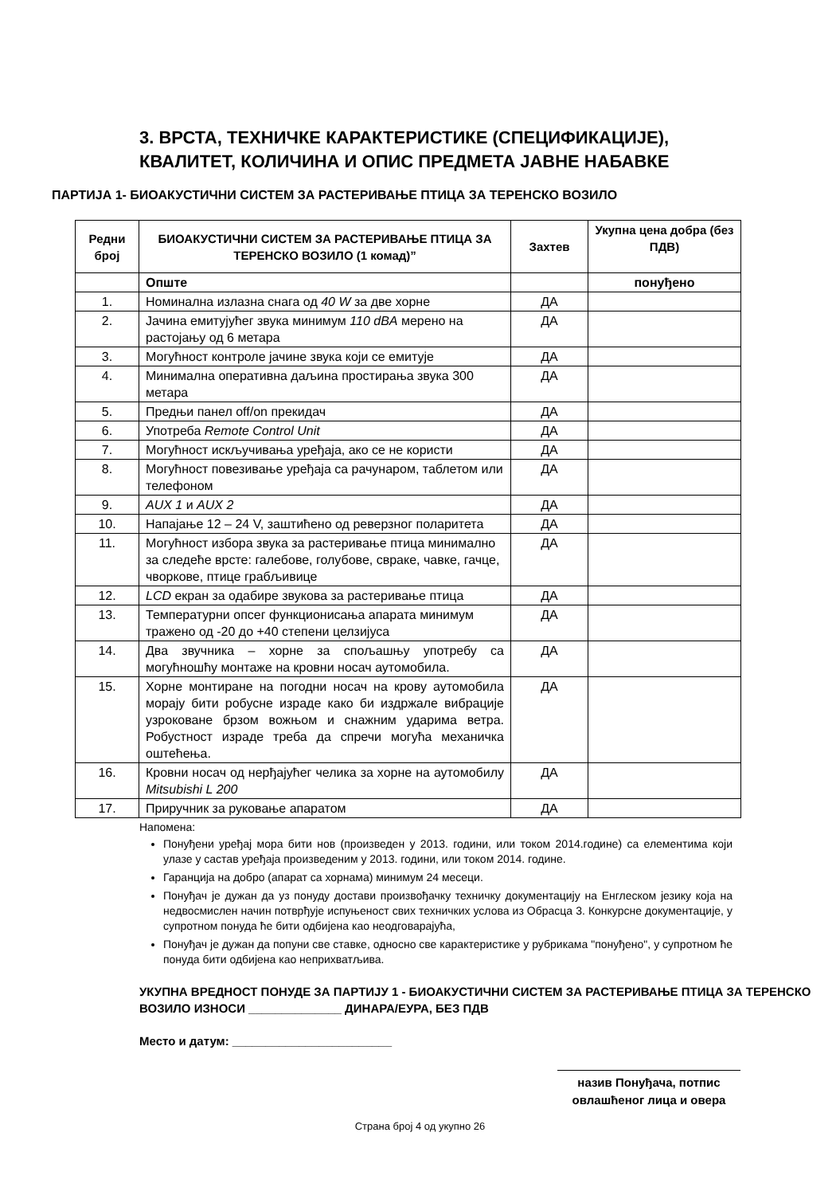3. ВРСТА, ТЕХНИЧКЕ КАРАКТЕРИСТИКЕ (СПЕЦИФИКАЦИЈЕ),
КВАЛИТЕТ, КОЛИЧИНА И ОПИС ПРЕДМЕТА ЈАВНЕ НАБАВКЕ
ПАРТИЈА 1- БИОАКУСТИЧНИ СИСТЕМ ЗА РАСТЕРИВАЊЕ ПТИЦА ЗА ТЕРЕНСКО ВОЗИЛО
| Редни број | БИОАКУСТИЧНИ СИСТЕМ ЗА РАСТЕРИВАЊЕ ПТИЦА ЗА ТЕРЕНСКО ВОЗИЛО (1 комад)” | Захтев | Укупна цена добра (без ПДВ) |
| --- | --- | --- | --- |
| | Опште | | понуђено |
| 1. | Номинална излазна снага од 40 W за две хорне | ДА | |
| 2. | Јачина емитујућег звука минимум 110 dBA мерено на растојању од 6 метара | ДА | |
| 3. | Могућност контроле јачине звука који се емитује | ДА | |
| 4. | Минимална оперативна даљина простирања звука 300 метара | ДА | |
| 5. | Предњи панел off/on прекидач | ДА | |
| 6. | Употреба Remote Control Unit | ДА | |
| 7. | Могућност искључивања уређаја, ако се не користи | ДА | |
| 8. | Могућност повезивање уређаја са рачунаром, таблетом или телефоном | ДА | |
| 9. | AUX 1 и AUX 2 | ДА | |
| 10. | Напајање 12 – 24 V, заштићено од реверзног поларитета | ДА | |
| 11. | Могућност избора звука за растеривање птица минимално за следеће врсте: галебове, голубове, свраке, чавке, гачце, чворкове, птице грабљивице | ДА | |
| 12. | LCD екран за одабире звукова за растеривање птица | ДА | |
| 13. | Температурни опсег функционисања апарата минимум тражено од -20 до +40 степени целзијуса | ДА | |
| 14. | Два звучника – хорне за спољашњу употребу са могућношћу монтаже на кровни носач аутомобила. | ДА | |
| 15. | Хорне монтиране на погодни носач на крову аутомобила морају бити робусне израде како би издржале вибрације узроковане брзом вожњом и снажним ударима ветра. Робустност израде треба да спречи могућа механичка оштећења. | ДА | |
| 16. | Кровни носач од нерђајућег челика за хорне на аутомобилу Mitsubishi L 200 | ДА | |
| 17. | Приручник за руковање апаратом | ДА | |
Напомена:
Понуђени уређај мора бити нов (произведен у 2013. години, или током 2014.године) са елементима који улазе у састав уређаја произведеним у 2013. години, или током 2014. године.
Гаранција на добро (апарат са хорнама) минимум 24 месеци.
Понуђач је дужан да уз понуду достави произвођачку техничку документацију на Енглеском језику која на недвосмислен начин потврђује испуњеност свих техничких услова из Обрасца 3. Конкурсне документације, у супротном понуда ће бити одбијена као неодговарајућа,
Понуђач је дужан да попуни све ставке, односно све карактеристике у рубрикама "понуђено", у супротном ће понуда бити одбијена као неприхватљива.
УКУПНА ВРЕДНОСТ ПОНУДЕ ЗА ПАРТИЈУ 1 - БИОАКУСТИЧНИ СИСТЕМ ЗА РАСТЕРИВАЊЕ ПТИЦА ЗА ТЕРЕНСКО ВОЗИЛО ИЗНОСИ ______________ ДИНАРА/ЕУРА, БЕЗ ПДВ
Место и датум: ________________________
назив Понуђача, потпис
овлашћеног лица и овера
Страна број 4 од укупно 26